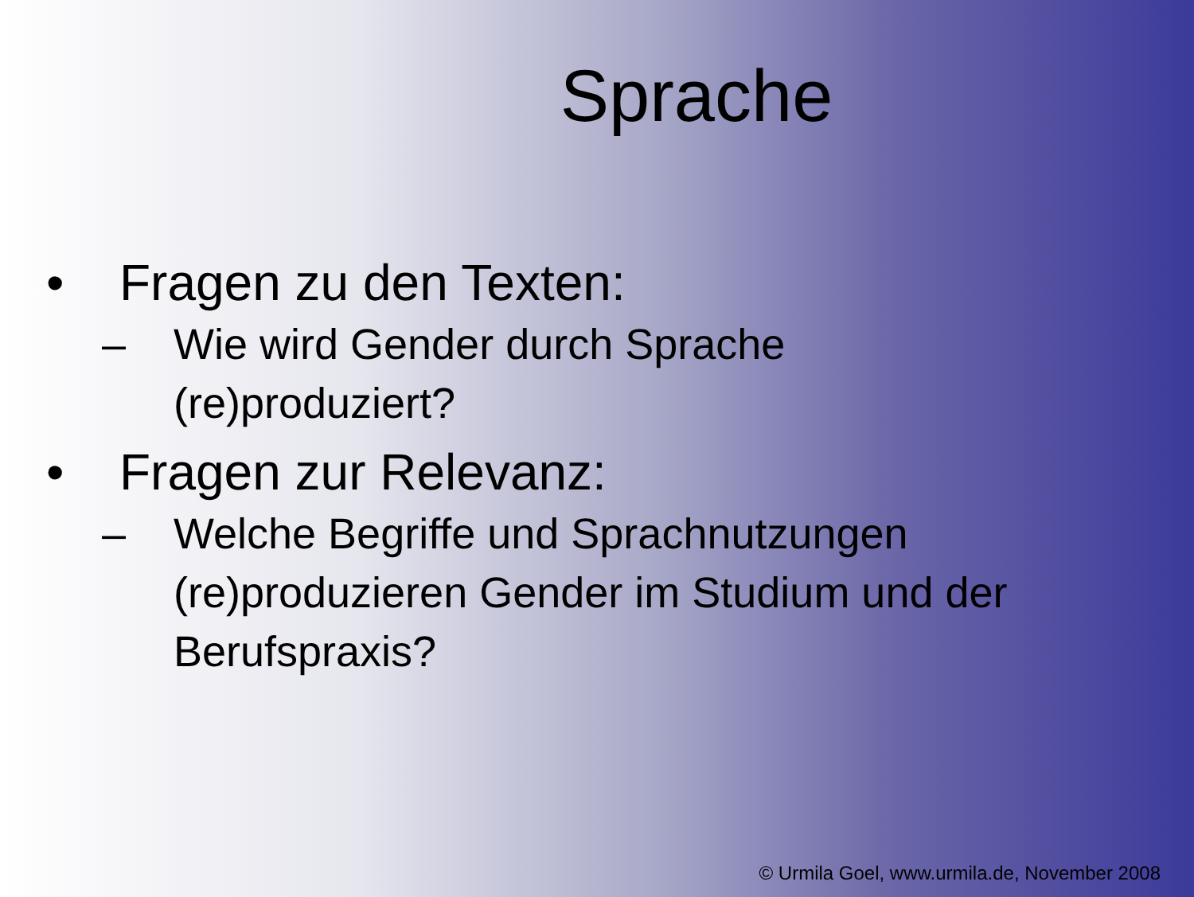Sprache
• Fragen zu den Texten:
– Wie wird Gender durch Sprache
(re)produziert?
• Fragen zur Relevanz:
– Welche Begriffe und Sprachnutzungen
(re)produzieren Gender im Studium und der
Berufspraxis?
© Urmila Goel, www.urmila.de, November 2008